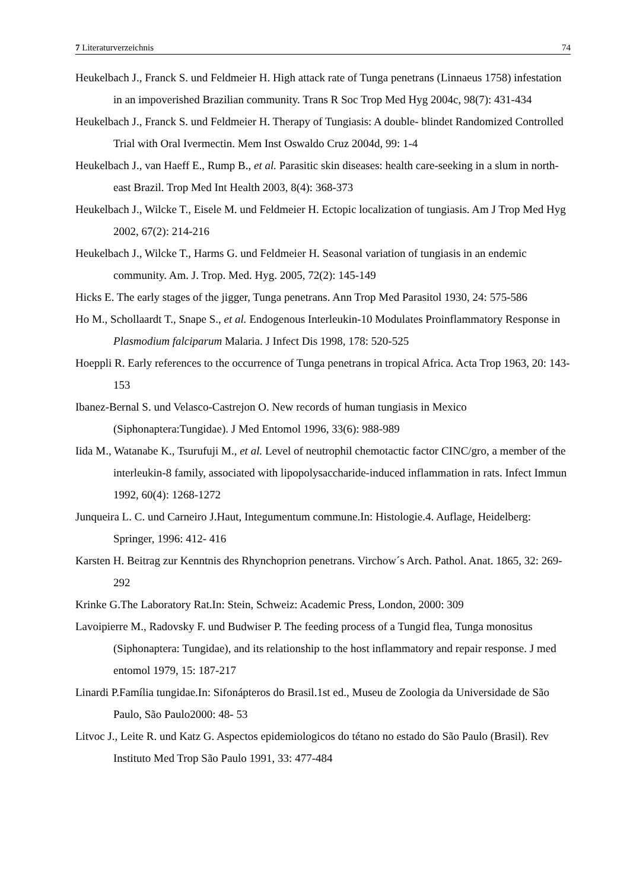7 Literaturverzeichnis 74
Heukelbach J., Franck S. und Feldmeier H. High attack rate of Tunga penetrans (Linnaeus 1758) infestation in an impoverished Brazilian community. Trans R Soc Trop Med Hyg 2004c, 98(7): 431-434
Heukelbach J., Franck S. und Feldmeier H. Therapy of Tungiasis: A double- blindet Randomized Controlled Trial with Oral Ivermectin. Mem Inst Oswaldo Cruz 2004d, 99: 1-4
Heukelbach J., van Haeff E., Rump B., et al. Parasitic skin diseases: health care-seeking in a slum in north-east Brazil. Trop Med Int Health 2003, 8(4): 368-373
Heukelbach J., Wilcke T., Eisele M. und Feldmeier H. Ectopic localization of tungiasis. Am J Trop Med Hyg 2002, 67(2): 214-216
Heukelbach J., Wilcke T., Harms G. und Feldmeier H. Seasonal variation of tungiasis in an endemic community. Am. J. Trop. Med. Hyg. 2005, 72(2): 145-149
Hicks E. The early stages of the jigger, Tunga penetrans. Ann Trop Med Parasitol 1930, 24: 575-586
Ho M., Schollaardt T., Snape S., et al. Endogenous Interleukin-10 Modulates Proinflammatory Response in Plasmodium falciparum Malaria. J Infect Dis 1998, 178: 520-525
Hoeppli R. Early references to the occurrence of Tunga penetrans in tropical Africa. Acta Trop 1963, 20: 143-153
Ibanez-Bernal S. und Velasco-Castrejon O. New records of human tungiasis in Mexico (Siphonaptera:Tungidae). J Med Entomol 1996, 33(6): 988-989
Iida M., Watanabe K., Tsurufuji M., et al. Level of neutrophil chemotactic factor CINC/gro, a member of the interleukin-8 family, associated with lipopolysaccharide-induced inflammation in rats. Infect Immun 1992, 60(4): 1268-1272
Junqueira L. C. und Carneiro J.Haut, Integumentum commune.In: Histologie.4. Auflage, Heidelberg: Springer, 1996: 412- 416
Karsten H. Beitrag zur Kenntnis des Rhynchoprion penetrans. Virchow´s Arch. Pathol. Anat. 1865, 32: 269-292
Krinke G.The Laboratory Rat.In: Stein, Schweiz: Academic Press, London, 2000: 309
Lavoipierre M., Radovsky F. und Budwiser P. The feeding process of a Tungid flea, Tunga monositus (Siphonaptera: Tungidae), and its relationship to the host inflammatory and repair response. J med entomol 1979, 15: 187-217
Linardi P.Família tungidae.In: Sifonápteros do Brasil.1st ed., Museu de Zoologia da Universidade de São Paulo, São Paulo2000: 48- 53
Litvoc J., Leite R. und Katz G. Aspectos epidemiologicos do tétano no estado do São Paulo (Brasil). Rev Instituto Med Trop São Paulo 1991, 33: 477-484